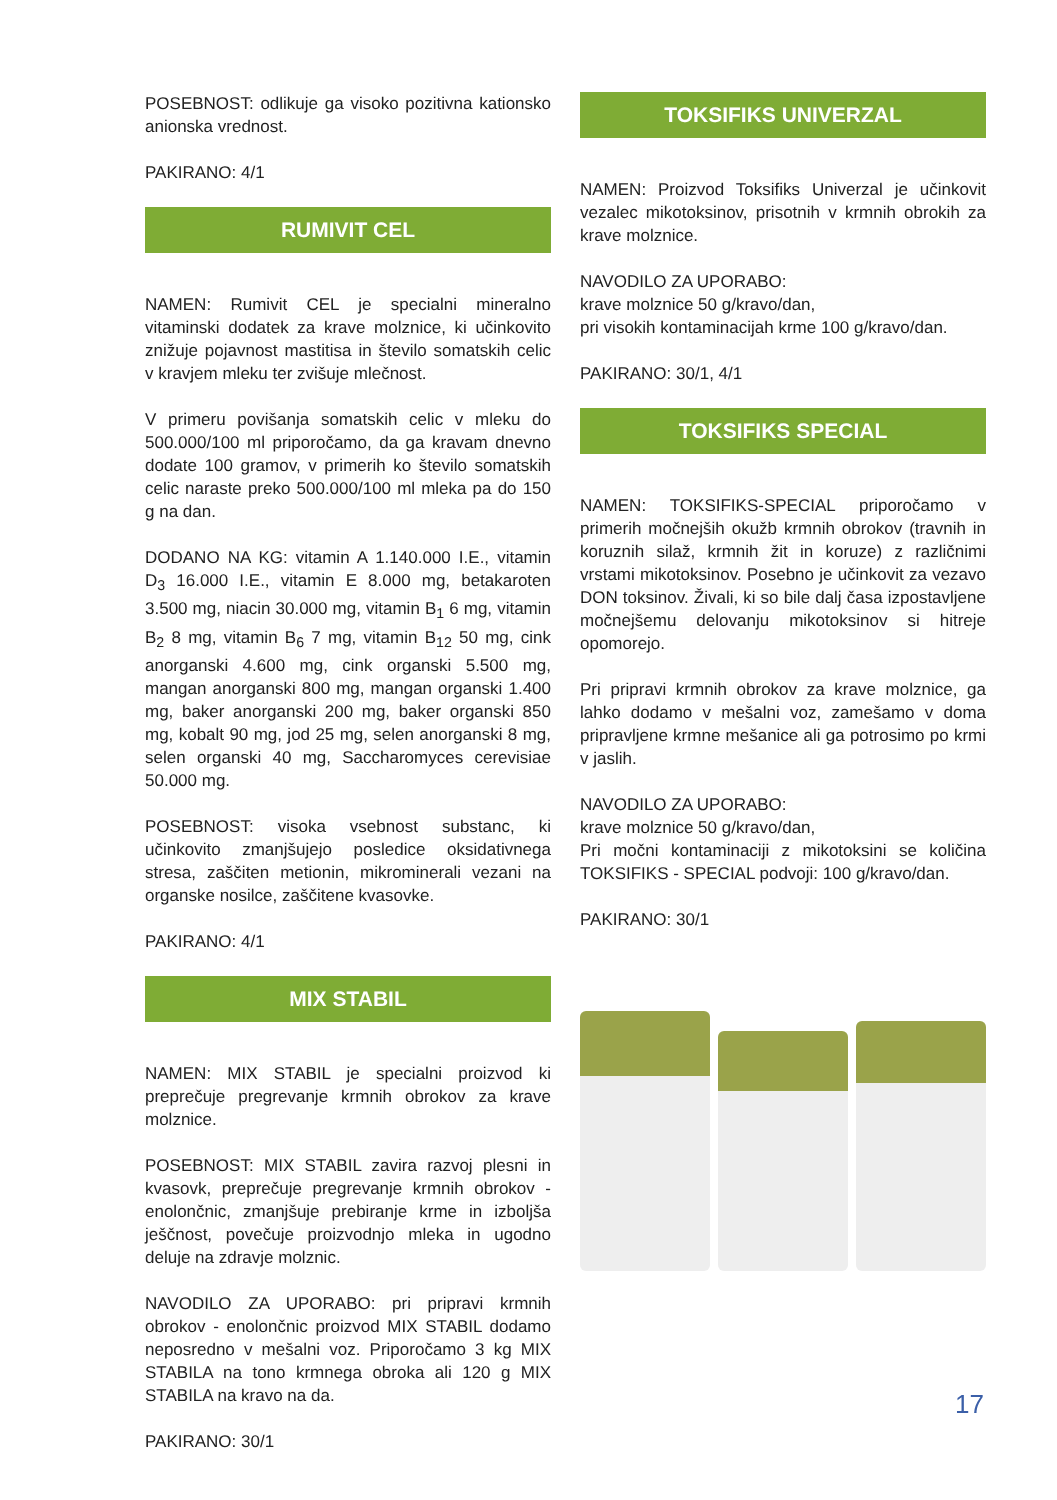POSEBNOST: odlikuje ga visoko pozitivna kation­sko anionska vrednost.
PAKIRANO: 4/1
RUMIVIT CEL
NAMEN: Rumivit CEL je specialni mineralno vitaminski dodatek za krave molznice, ki učinkovito znižuje pojavnost mastitisa in število somatskih celic v kravjem mleku ter zvišuje mlečnost.
V primeru povišanja somatskih celic v mleku do 500.000/100 ml priporočamo, da ga kravam dnevno dodate 100 gramov, v primerih ko število somatskih celic naraste preko 500.000/100 ml mleka pa do 150 g na dan.
DODANO NA KG: vitamin A 1.140.000 I.E., vitamin D<sub>3</sub> 16.000 I.E., vitamin E 8.000 mg, betakaroten 3.500 mg, niacin 30.000 mg, vitamin B<sub>1</sub> 6 mg, vitamin B<sub>2</sub> 8 mg, vitamin B<sub>6</sub> 7 mg, vitamin B<sub>12</sub> 50 mg, cink anorganski 4.600 mg, cink organski 5.500 mg, mangan anorganski 800 mg, mangan organski 1.400 mg, baker anorganski 200 mg, baker organski 850 mg, kobalt 90 mg, jod 25 mg, selen anorganski 8 mg, selen organski 40 mg, Saccharomyces cerevisiae 50.000 mg.
POSEBNOST: visoka vsebnost substanc, ki učinkovito zmanjšujejo posledice oksidativnega stresa, zaščiten metionin, mikrominerali vezani na organske nosilce, zaščitene kvasovke.
PAKIRANO: 4/1
MIX STABIL
NAMEN: MIX STABIL je specialni proizvod ki preprečuje pregrevanje krmnih obrokov za krave molznice.
POSEBNOST: MIX STABIL zavira razvoj plesni in kvasovk, preprečuje pregrevanje krmnih obrokov - enolončnic, zmanjšuje prebiranje krme in izboljša ješčnost, povečuje proizvodnjo mleka in ugodno deluje na zdravje molznic.
NAVODILO ZA UPORABO: pri pripravi krmnih obrokov - enolončnic proizvod MIX STABIL dodamo neposredno v mešalni voz. Priporočamo 3 kg MIX STABILA na tono krmnega obroka ali 120 g MIX STABILA na kravo na da.
PAKIRANO: 30/1
TOKSIFIKS UNIVERZAL
NAMEN: Proizvod Toksifiks Univerzal je učinkovit vezalec mikotoksinov, prisotnih v krmnih obrokih za krave molznice.
NAVODILO ZA UPORABO:
krave molznice 50 g/kravo/dan,
pri visokih kontaminacijah krme 100 g/kravo/dan.
PAKIRANO: 30/1, 4/1
TOKSIFIKS SPECIAL
NAMEN: TOKSIFIKS-SPECIAL priporočamo v primerih močnejših okužb krmnih obrokov (travnih in koruznih silaž, krmnih žit in koruze) z različnimi vrstami mikotoksinov. Posebno je učinkovit za vezavo DON toksinov. Živali, ki so bile dalj časa izpostavljene močnejšemu delovanju mikotoksinov si hitreje opomorejo.
Pri pripravi krmnih obrokov za krave molznice, ga lahko dodamo v mešalni voz, zamešamo v doma pripravljene krmne mešanice ali ga potrosimo po krmi v jaslih.
NAVODILO ZA UPORABO:
krave molznice 50 g/kravo/dan,
Pri močni kontaminaciji z mikotoksini se količina TOKSIFIKS - SPECIAL podvoji: 100 g/kravo/dan.
PAKIRANO: 30/1
17